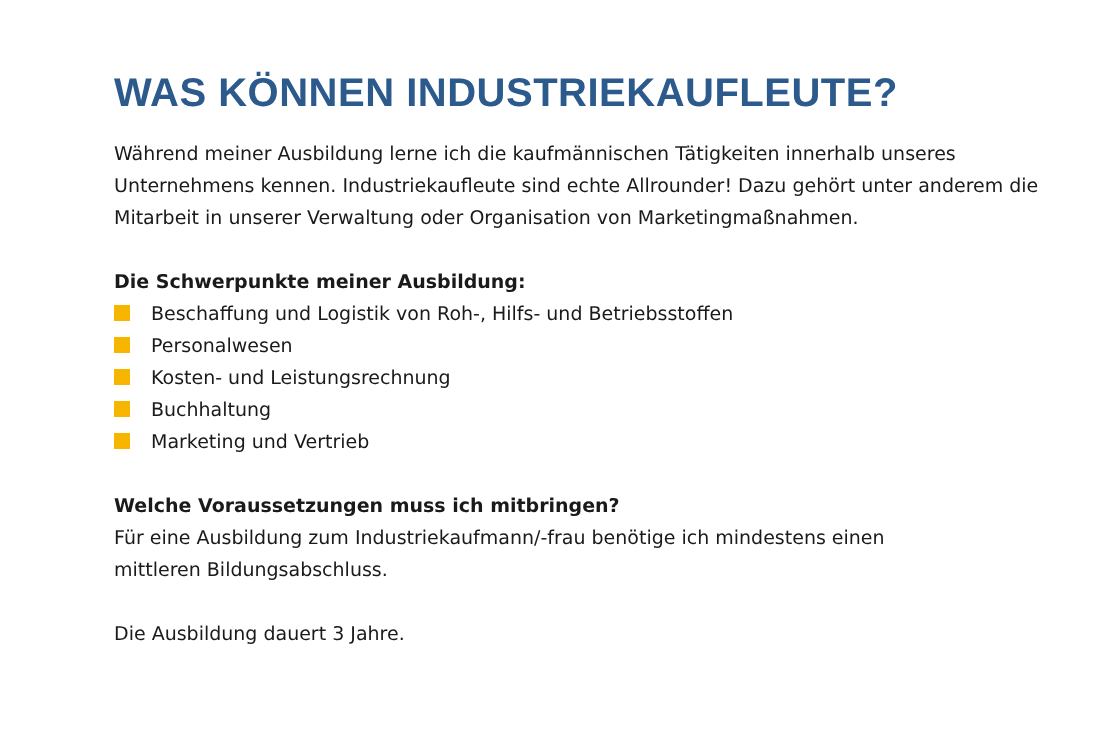WAS KÖNNEN INDUSTRIEKAUFLEUTE?
Während meiner Ausbildung lerne ich die kaufmännischen Tätigkeiten innerhalb unseres Unternehmens kennen. Industriekaufleute sind echte Allrounder! Dazu gehört unter anderem die Mitarbeit in unserer Verwaltung oder Organisation von Marketingmaßnahmen.
Die Schwerpunkte meiner Ausbildung:
Beschaffung und Logistik von Roh-, Hilfs- und Betriebsstoffen
Personalwesen
Kosten- und Leistungsrechnung
Buchhaltung
Marketing und Vertrieb
Welche Voraussetzungen muss ich mitbringen?
Für eine Ausbildung zum Industriekaufmann/-frau benötige ich mindestens einen
mittleren Bildungsabschluss.
Die Ausbildung dauert 3 Jahre.